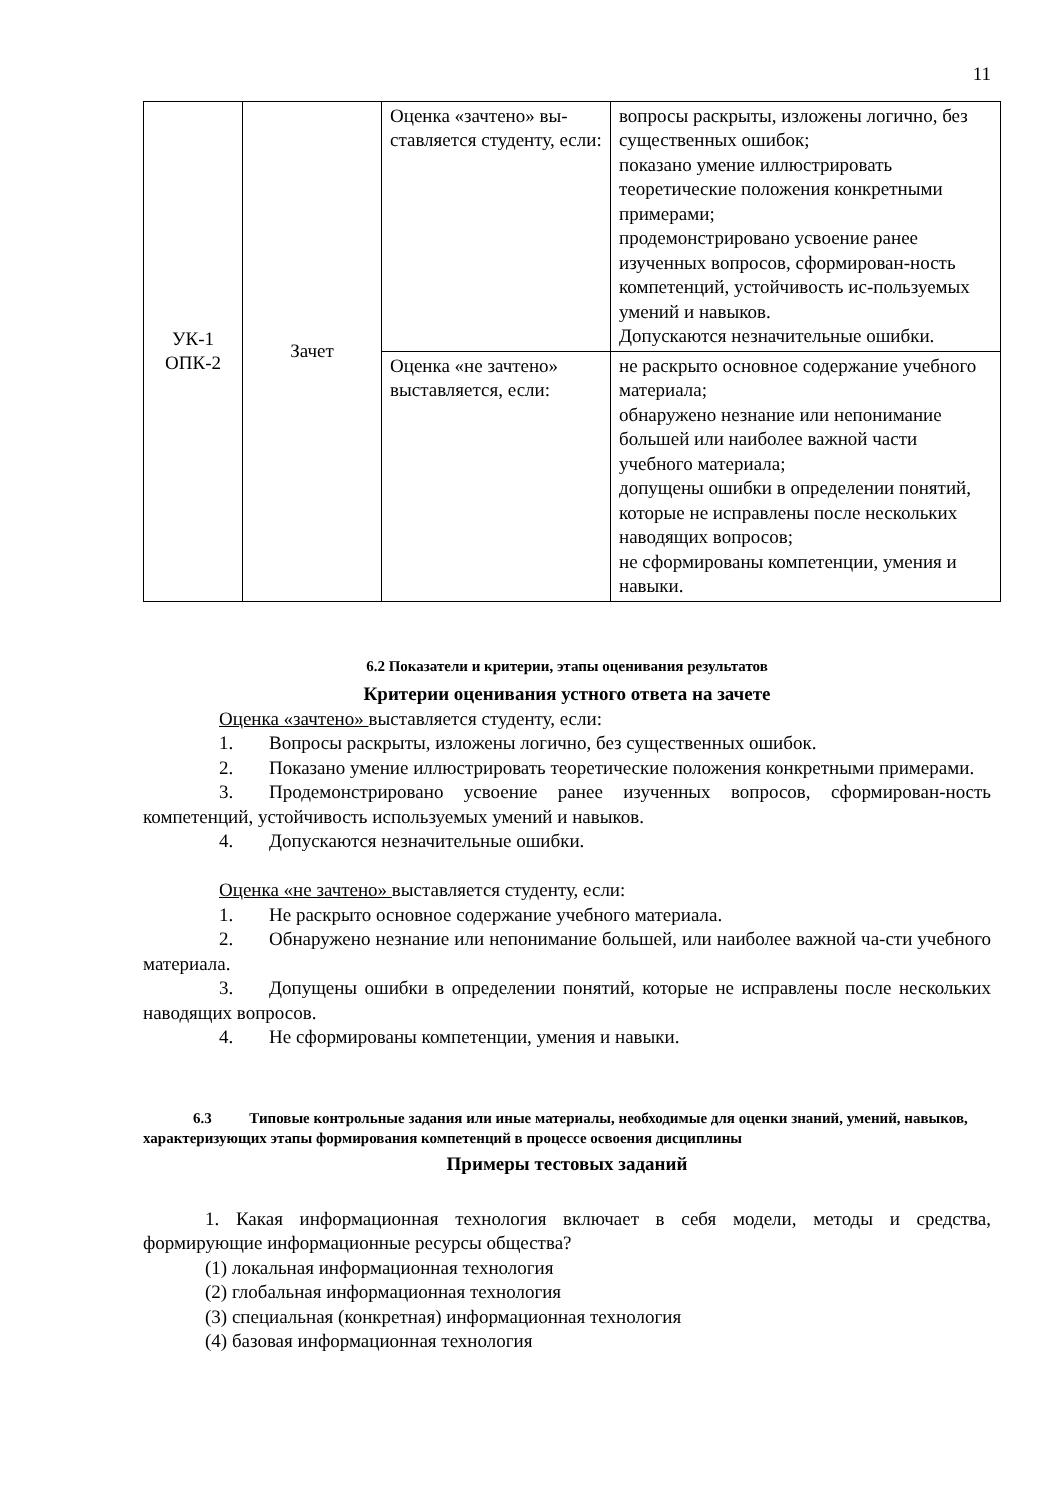11
| УК-1 ОПК-2 | Зачет | Оценка «зачтено» вы-ставляется студенту, если: | вопросы раскрыты, изложены логично, без существенных ошибок; показано умение иллюстрировать теоретические положения конкретными примерами; продемонстрировано усвоение ранее изученных вопросов, сформирован-ность компетенций, устойчивость ис-пользуемых умений и навыков. Допускаются незначительные ошибки. |
| | | Оценка «не зачтено» выставляется, если: | не раскрыто основное содержание учебного материала; обнаружено незнание или непонимание большей или наиболее важной части учебного материала; допущены ошибки в определении понятий, которые не исправлены после нескольких наводящих вопросов; не сформированы компетенции, умения и навыки. |
6.2 Показатели и критерии, этапы оценивания результатов
Критерии оценивания устного ответа на зачете
Оценка «зачтено» выставляется студенту, если:
1. Вопросы раскрыты, изложены логично, без существенных ошибок.
2. Показано умение иллюстрировать теоретические положения конкретными примерами.
3. Продемонстрировано усвоение ранее изученных вопросов, сформирован-ность компетенций, устойчивость используемых умений и навыков.
4. Допускаются незначительные ошибки.
Оценка «не зачтено» выставляется студенту, если:
1. Не раскрыто основное содержание учебного материала.
2. Обнаружено незнание или непонимание большей, или наиболее важной ча-сти учебного материала.
3. Допущены ошибки в определении понятий, которые не исправлены после нескольких наводящих вопросов.
4. Не сформированы компетенции, умения и навыки.
6.3 Типовые контрольные задания или иные материалы, необходимые для оценки знаний, умений, навыков, характеризующих этапы формирования компетенций в процессе освоения дисциплины
Примеры тестовых заданий
1. Какая информационная технология включает в себя модели, методы и средства, формирующие информационные ресурсы общества?
(1) локальная информационная технология
(2) глобальная информационная технология
(3) специальная (конкретная) информационная технология
(4) базовая информационная технология